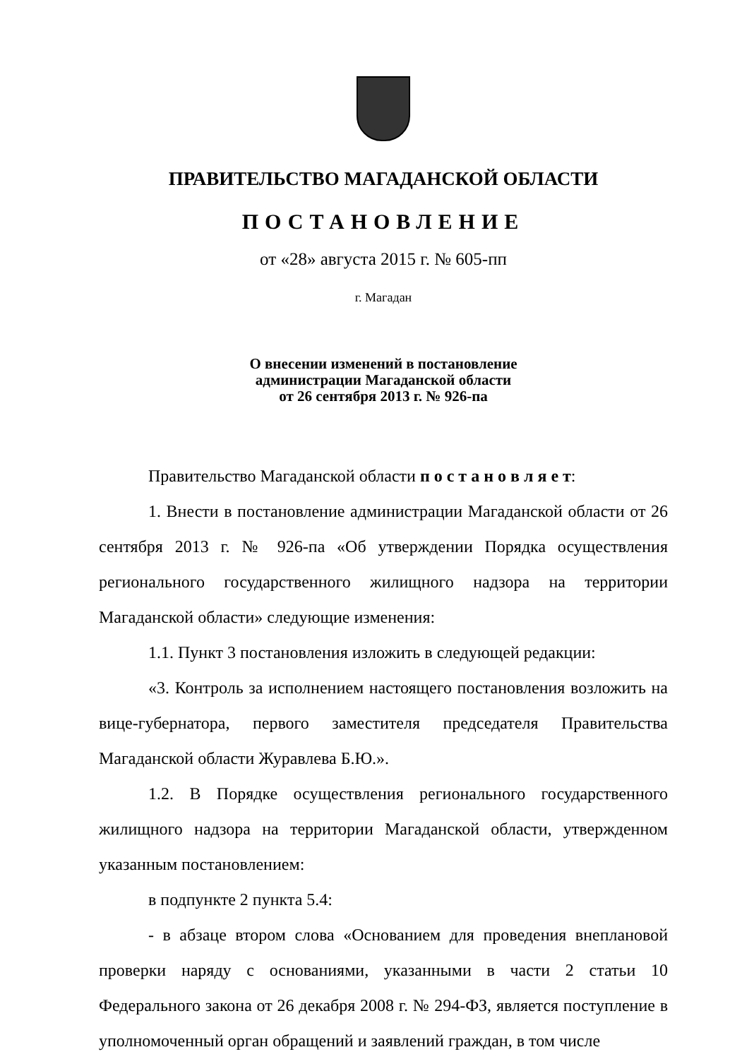ПРАВИТЕЛЬСТВО МАГАДАНСКОЙ ОБЛАСТИ
ПОСТАНОВЛЕНИЕ
от «28» августа 2015 г. № 605-пп
г. Магадан
О внесении изменений в постановление
администрации Магаданской области
от 26 сентября 2013 г. № 926-па
Правительство Магаданской области п о с т а н о в л я е т:
1. Внести в постановление администрации Магаданской области от 26 сентября 2013 г. № 926-па «Об утверждении Порядка осуществления регионального государственного жилищного надзора на территории Магаданской области» следующие изменения:
1.1. Пункт 3 постановления изложить в следующей редакции:
«3. Контроль за исполнением настоящего постановления возложить на вице-губернатора, первого заместителя председателя Правительства Магаданской области Журавлева Б.Ю.».
1.2. В Порядке осуществления регионального государственного жилищного надзора на территории Магаданской области, утвержденном указанным постановлением:
в подпункте 2 пункта 5.4:
- в абзаце втором слова «Основанием для проведения внеплановой проверки наряду с основаниями, указанными в части 2 статьи 10 Федерального закона от 26 декабря 2008 г. № 294-ФЗ, является поступление в уполномоченный орган обращений и заявлений граждан, в том числе